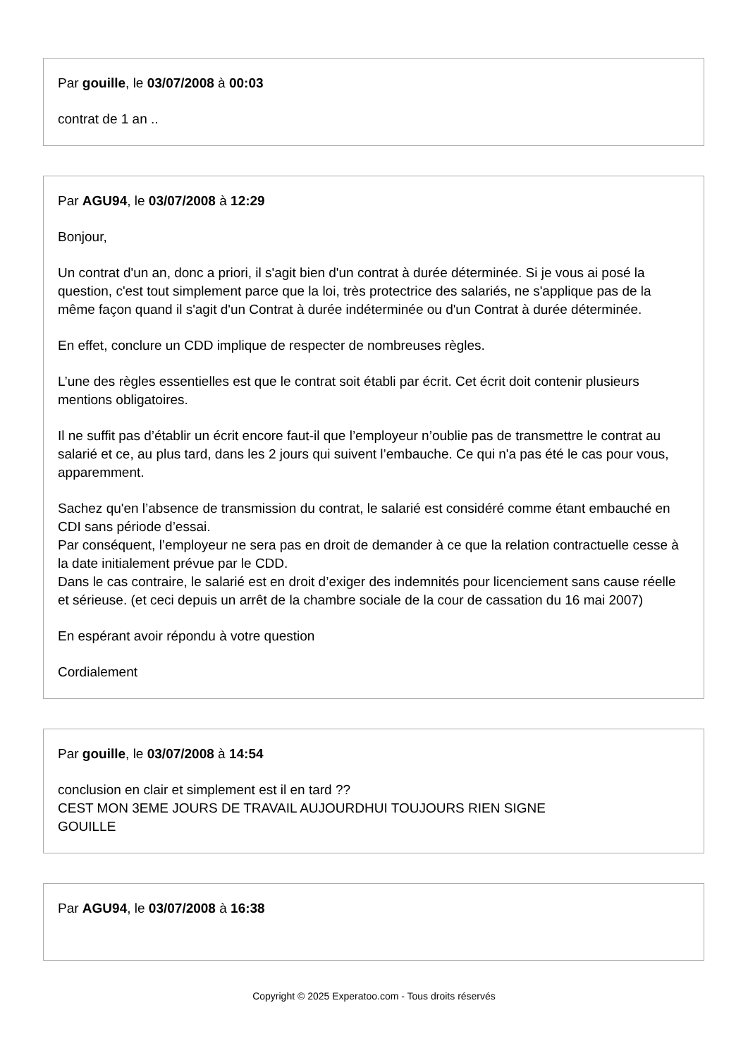Par gouille, le 03/07/2008 à 00:03
contrat de 1 an ..
Par AGU94, le 03/07/2008 à 12:29
Bonjour,
Un contrat d'un an, donc a priori, il s'agit bien d'un contrat à durée déterminée. Si je vous ai posé la question, c'est tout simplement parce que la loi, très protectrice des salariés, ne s'applique pas de la même façon quand il s'agit d'un Contrat à durée indéterminée ou d'un Contrat à durée déterminée.
En effet, conclure un CDD implique de respecter de nombreuses règles.
L’une des règles essentielles est que le contrat soit établi par écrit. Cet écrit doit contenir plusieurs mentions obligatoires.
Il ne suffit pas d’établir un écrit encore faut-il que l’employeur n’oublie pas de transmettre le contrat au salarié et ce, au plus tard, dans les 2 jours qui suivent l’embauche. Ce qui n'a pas été le cas pour vous, apparemment.
Sachez qu'en l’absence de transmission du contrat, le salarié est considéré comme étant embauché en CDI sans période d’essai.
Par conséquent, l’employeur ne sera pas en droit de demander à ce que la relation contractuelle cesse à la date initialement prévue par le CDD.
Dans le cas contraire, le salarié est en droit d’exiger des indemnités pour licenciement sans cause réelle et sérieuse. (et ceci depuis un arrêt de la chambre sociale de la cour de cassation du 16 mai 2007)
En espérant avoir répondu à votre question
Cordialement
Par gouille, le 03/07/2008 à 14:54
conclusion en clair et simplement est il en tard ??
CEST MON 3EME JOURS DE TRAVAIL AUJOURDHUI TOUJOURS RIEN SIGNE
GOUILLE
Par AGU94, le 03/07/2008 à 16:38
Copyright © 2025 Experatoo.com - Tous droits réservés